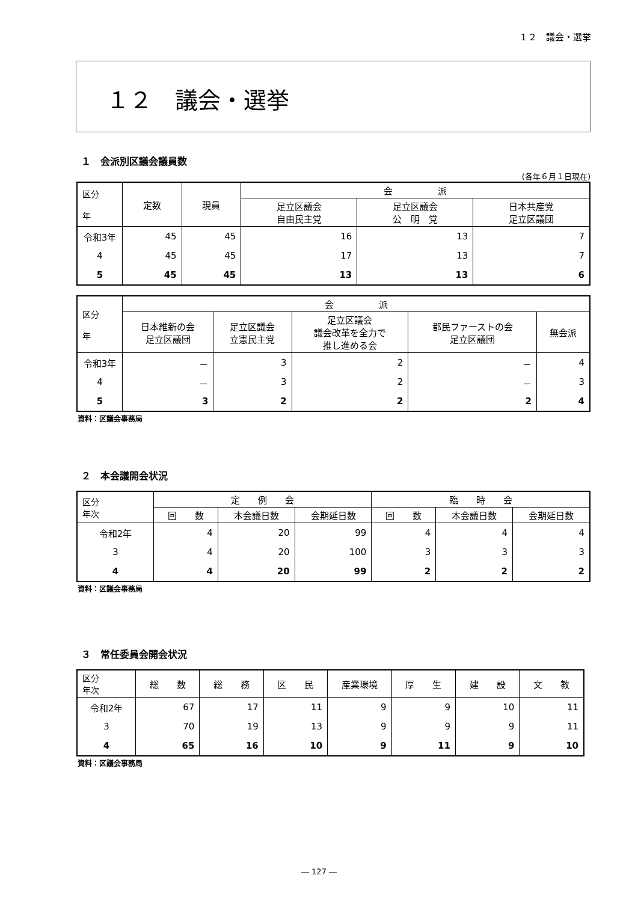１２　議会・選挙
１２　議会・選挙
１　会派別区議会議員数
(各年６月１日現在)
| 区分 年 | 定数 | 現員 | 会 派 | | |
| --- | --- | --- | --- | --- | --- |
| | | | 足立区議会 自由民主党 | 足立区議会 公 明 党 | 日本共産党 足立区議団 |
| 令和3年 | 45 | 45 | 16 | 13 | 7 |
| 4 | 45 | 45 | 17 | 13 | 7 |
| 5 | 45 | 45 | 13 | 13 | 6 |
| 区分 年 | 会 派 | | | | |
| --- | --- | --- | --- | --- | --- |
| | 日本維新の会 足立区議団 | 足立区議会 立憲民主党 | 足立区議会 議会改革を全力で 推し進める会 | 都民ファーストの会 足立区議団 | 無会派 |
| 令和3年 | － | 3 | 2 | － | 4 |
| 4 | － | 3 | 2 | － | 3 |
| 5 | 3 | 2 | 2 | 2 | 4 |
資料：区議会事務局
２　本会議開会状況
| 区分 年次 | 定 例 会 | | | 臨 時 会 | | |
| --- | --- | --- | --- | --- | --- | --- |
| | 回 数 | 本会議日数 | 会期延日数 | 回 数 | 本会議日数 | 会期延日数 |
| 令和2年 | 4 | 20 | 99 | 4 | 4 | 4 |
| 3 | 4 | 20 | 100 | 3 | 3 | 3 |
| 4 | 4 | 20 | 99 | 2 | 2 | 2 |
資料：区議会事務局
３　常任委員会開会状況
| 区分 年次 | 総 数 | 総 務 | 区 民 | 産業環境 | 厚 生 | 建 設 | 文 教 |
| --- | --- | --- | --- | --- | --- | --- | --- |
| 令和2年 | 67 | 17 | 11 | 9 | 9 | 10 | 11 |
| 3 | 70 | 19 | 13 | 9 | 9 | 9 | 11 |
| 4 | 65 | 16 | 10 | 9 | 11 | 9 | 10 |
資料：区議会事務局
― 127 ―